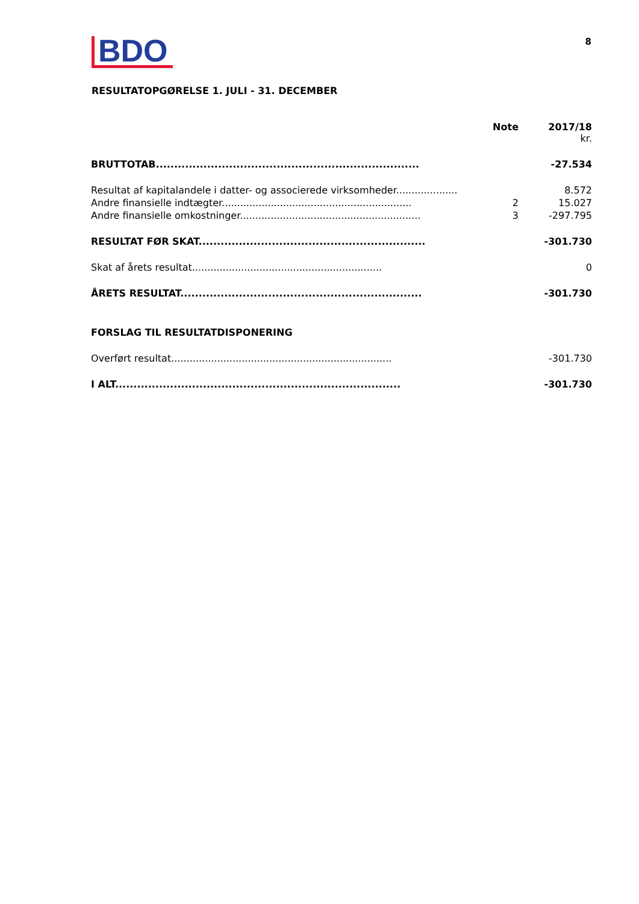BDO
8
RESULTATOPGØRELSE 1. JULI - 31. DECEMBER
| | Note | 2017/18 kr. |
| --- | --- | --- |
| BRUTTOTAB........................................................................ | | -27.534 |
| Resultat af kapitalandele i datter- og associerede virksomheder.................... | | 8.572 |
| Andre finansielle indtægter.............................................................. | 2 | 15.027 |
| Andre finansielle omkostninger........................................................... | 3 | -297.795 |
| RESULTAT FØR SKAT.............................................................. | | -301.730 |
| Skat af årets resultat.............................................................. | | 0 |
| ÅRETS RESULTAT.................................................................. | | -301.730 |
| FORSLAG TIL RESULTATDISPONERING | | |
| Overført resultat........................................................................ | | -301.730 |
| I ALT.............................................................................. | | -301.730 |